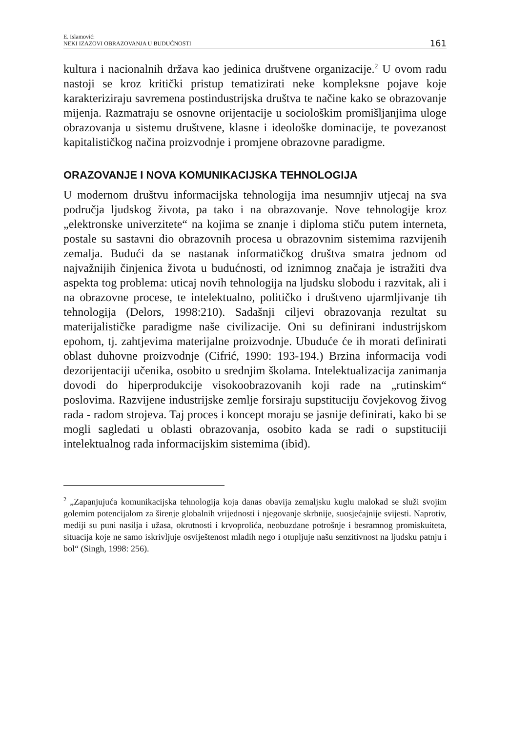E. Islamović:
NEKI IZAZOVI OBRAZOVANJA U BUDUĆNOSTI
161
kultura i nacionalnih država kao jedinica društvene organizacije.<sup>2</sup> U ovom radu nastoji se kroz kritički pristup tematizirati neke kompleksne pojave koje karakteriziraju savremena postindustrijska društva te načine kako se obrazovanje mijenja. Razmatraju se osnovne orijentacije u sociološkim promišljanjima uloge obrazovanja u sistemu društvene, klasne i ideološke dominacije, te povezanost kapitalističkog načina proizvodnje i promjene obrazovne paradigme.
ORAZOVANJE I NOVA KOMUNIKACIJSKA TEHNOLOGIJA
U modernom društvu informacijska tehnologija ima nesumnjiv utjecaj na sva područja ljudskog života, pa tako i na obrazovanje. Nove tehnologije kroz „elektronske univerzitete“ na kojima se znanje i diploma stiču putem interneta, postale su sastavni dio obrazovnih procesa u obrazovnim sistemima razvijenih zemalja. Budući da se nastanak informatičkog društva smatra jednom od najvažnijih činjenica života u budućnosti, od iznimnog značaja je istražiti dva aspekta tog problema: uticaj novih tehnologija na ljudsku slobodu i razvitak, ali i na obrazovne procese, te intelektualno, političko i društveno ujarmljivanje tih tehnologija (Delors, 1998:210). Sadašnji ciljevi obrazovanja rezultat su materijalističke paradigme naše civilizacije. Oni su definirani industrijskom epohom, tj. zahtjevima materijalne proizvodnje. Ubuduće će ih morati definirati oblast duhovne proizvodnje (Cifrić, 1990: 193-194.) Brzina informacija vodi dezorijentaciji učenika, osobito u srednjim školama. Intelektualizacija zanimanja dovodi do hiperprodukcije visokoobrazovanih koji rade na „rutinskim“ poslovima. Razvijene industrijske zemlje forsiraju supstituciju čovjekovog živog rada - radom strojeva. Taj proces i koncept moraju se jasnije definirati, kako bi se mogli sagledati u oblasti obrazovanja, osobito kada se radi o supstituciji intelektualnog rada informacijskim sistemima (ibid).
<sup>2</sup> „Zapanjujuća komunikacijska tehnologija koja danas obavija zemaljsku kuglu malokad se služi svojim golemim potencijalom za širenje globalnih vrijednosti i njegovanje skrbnije, suosjećajnije svijesti. Naprotiv, mediji su puni nasilja i užasa, okrutnosti i krvoprolića, neobuzdane potrošnje i besramnog promiskuiteta, situacija koje ne samo iskrivljuje osviještenost mladih nego i otupljuje našu senzitivnost na ljudsku patnju i bol“ (Singh, 1998: 256).